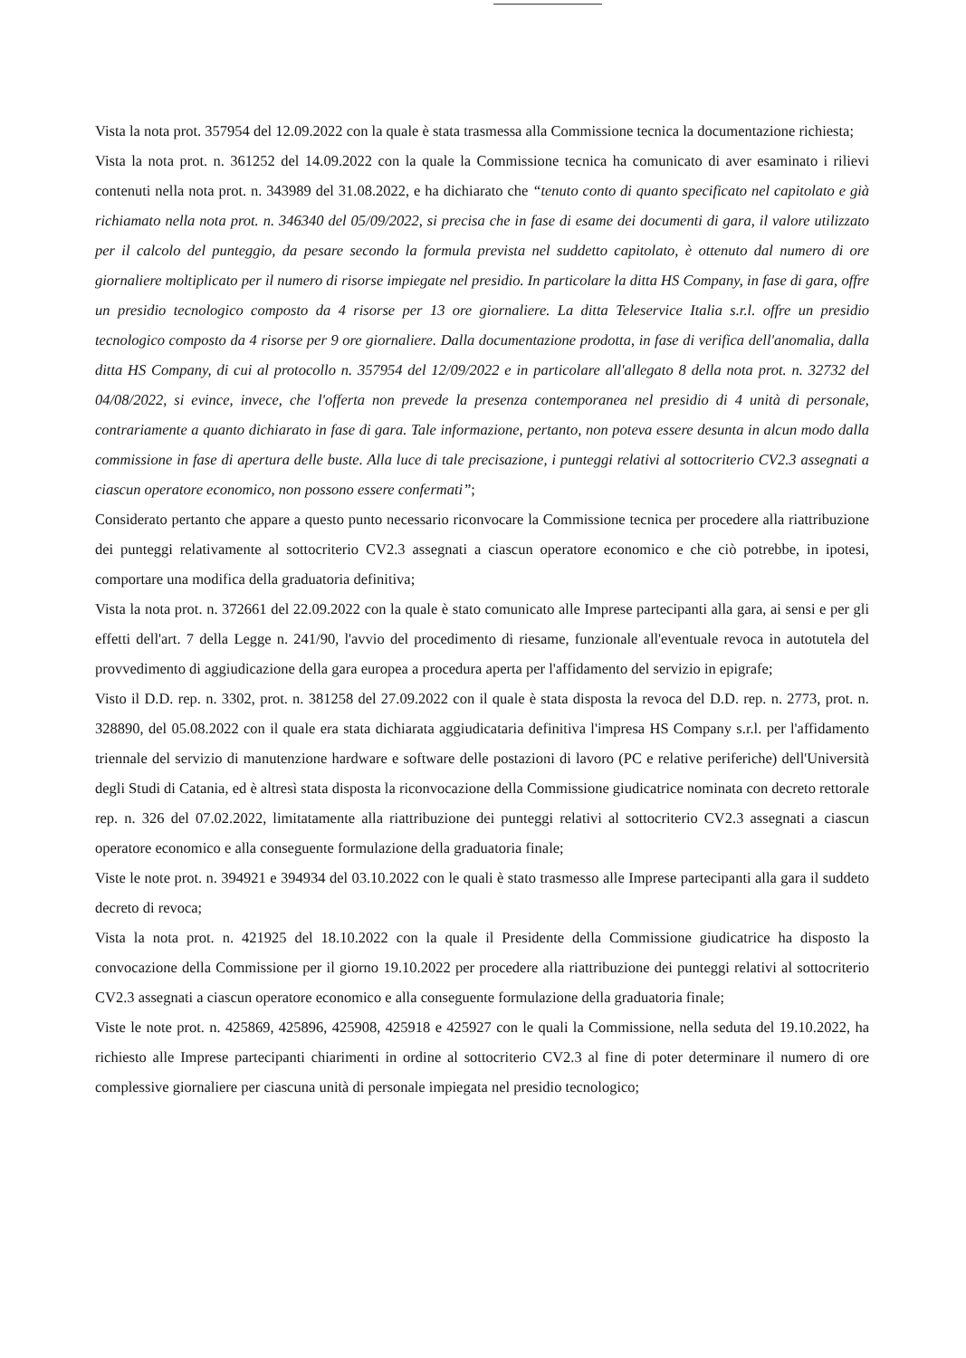Vista la nota prot. 357954 del 12.09.2022 con la quale è stata trasmessa alla Commissione tecnica la documentazione richiesta;
Vista la nota prot. n. 361252 del 14.09.2022 con la quale la Commissione tecnica ha comunicato di aver esaminato i rilievi contenuti nella nota prot. n. 343989 del 31.08.2022, e ha dichiarato che “tenuto conto di quanto specificato nel capitolato e già richiamato nella nota prot. n. 346340 del 05/09/2022, si precisa che in fase di esame dei documenti di gara, il valore utilizzato per il calcolo del punteggio, da pesare secondo la formula prevista nel suddetto capitolato, è ottenuto dal numero di ore giornaliere moltiplicato per il numero di risorse impiegate nel presidio. In particolare la ditta HS Company, in fase di gara, offre un presidio tecnologico composto da 4 risorse per 13 ore giornaliere. La ditta Teleservice Italia s.r.l. offre un presidio tecnologico composto da 4 risorse per 9 ore giornaliere. Dalla documentazione prodotta, in fase di verifica dell'anomalia, dalla ditta HS Company, di cui al protocollo n. 357954 del 12/09/2022 e in particolare all'allegato 8 della nota prot. n. 32732 del 04/08/2022, si evince, invece, che l'offerta non prevede la presenza contemporanea nel presidio di 4 unità di personale, contrariamente a quanto dichiarato in fase di gara. Tale informazione, pertanto, non poteva essere desunta in alcun modo dalla commissione in fase di apertura delle buste. Alla luce di tale precisazione, i punteggi relativi al sottocriterio CV2.3 assegnati a ciascun operatore economico, non possono essere confermati”;
Considerato pertanto che appare a questo punto necessario riconvocare la Commissione tecnica per procedere alla riattribuzione dei punteggi relativamente al sottocriterio CV2.3 assegnati a ciascun operatore economico e che ciò potrebbe, in ipotesi, comportare una modifica della graduatoria definitiva;
Vista la nota prot. n. 372661 del 22.09.2022 con la quale è stato comunicato alle Imprese partecipanti alla gara, ai sensi e per gli effetti dell'art. 7 della Legge n. 241/90, l'avvio del procedimento di riesame, funzionale all'eventuale revoca in autotutela del provvedimento di aggiudicazione della gara europea a procedura aperta per l'affidamento del servizio in epigrafe;
Visto il D.D. rep. n. 3302, prot. n. 381258 del 27.09.2022 con il quale è stata disposta la revoca del D.D. rep. n. 2773, prot. n. 328890, del 05.08.2022 con il quale era stata dichiarata aggiudicataria definitiva l'impresa HS Company s.r.l. per l'affidamento triennale del servizio di manutenzione hardware e software delle postazioni di lavoro (PC e relative periferiche) dell'Università degli Studi di Catania, ed è altresì stata disposta la riconvocazione della Commissione giudicatrice nominata con decreto rettorale rep. n. 326 del 07.02.2022, limitatamente alla riattribuzione dei punteggi relativi al sottocriterio CV2.3 assegnati a ciascun operatore economico e alla conseguente formulazione della graduatoria finale;
Viste le note prot. n. 394921 e 394934 del 03.10.2022 con le quali è stato trasmesso alle Imprese partecipanti alla gara il suddeto decreto di revoca;
Vista la nota prot. n. 421925 del 18.10.2022 con la quale il Presidente della Commissione giudicatrice ha disposto la convocazione della Commissione per il giorno 19.10.2022 per procedere alla riattribuzione dei punteggi relativi al sottocriterio CV2.3 assegnati a ciascun operatore economico e alla conseguente formulazione della graduatoria finale;
Viste le note prot. n. 425869, 425896, 425908, 425918 e 425927 con le quali la Commissione, nella seduta del 19.10.2022, ha richiesto alle Imprese partecipanti chiarimenti in ordine al sottocriterio CV2.3 al fine di poter determinare il numero di ore complessive giornaliere per ciascuna unità di personale impiegata nel presidio tecnologico;